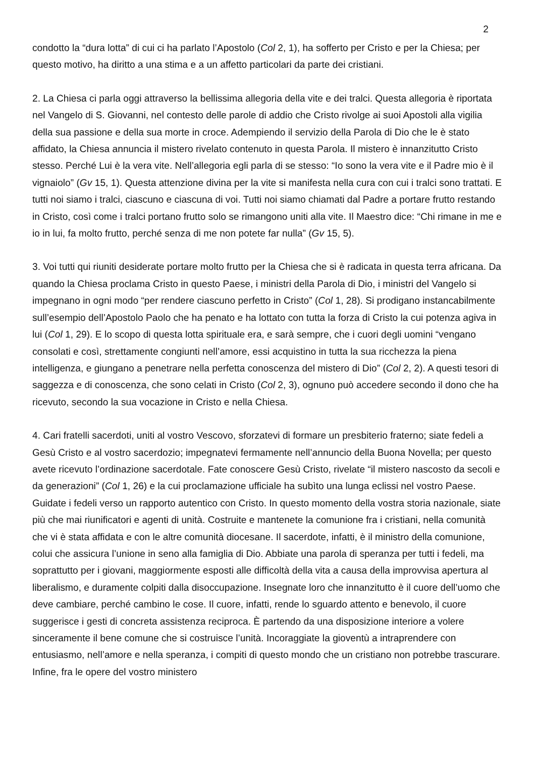2
condotto la “dura lotta” di cui ci ha parlato l’Apostolo (Col 2, 1), ha sofferto per Cristo e per la Chiesa; per questo motivo, ha diritto a una stima e a un affetto particolari da parte dei cristiani.
2. La Chiesa ci parla oggi attraverso la bellissima allegoria della vite e dei tralci. Questa allegoria è riportata nel Vangelo di S. Giovanni, nel contesto delle parole di addio che Cristo rivolge ai suoi Apostoli alla vigilia della sua passione e della sua morte in croce. Adempiendo il servizio della Parola di Dio che le è stato affidato, la Chiesa annuncia il mistero rivelato contenuto in questa Parola. Il mistero è innanzitutto Cristo stesso. Perché Lui è la vera vite. Nell’allegoria egli parla di se stesso: “Io sono la vera vite e il Padre mio è il vignaiolo” (Gv 15, 1). Questa attenzione divina per la vite si manifesta nella cura con cui i tralci sono trattati. E tutti noi siamo i tralci, ciascuno e ciascuna di voi. Tutti noi siamo chiamati dal Padre a portare frutto restando in Cristo, così come i tralci portano frutto solo se rimangono uniti alla vite. Il Maestro dice: “Chi rimane in me e io in lui, fa molto frutto, perché senza di me non potete far nulla” (Gv 15, 5).
3. Voi tutti qui riuniti desiderate portare molto frutto per la Chiesa che si è radicata in questa terra africana. Da quando la Chiesa proclama Cristo in questo Paese, i ministri della Parola di Dio, i ministri del Vangelo si impegnano in ogni modo “per rendere ciascuno perfetto in Cristo” (Col 1, 28). Si prodigano instancabilmente sull’esempio dell’Apostolo Paolo che ha penato e ha lottato con tutta la forza di Cristo la cui potenza agiva in lui (Col 1, 29). E lo scopo di questa lotta spirituale era, e sarà sempre, che i cuori degli uomini “vengano consolati e così, strettamente congiunti nell’amore, essi acquistino in tutta la sua ricchezza la piena intelligenza, e giungano a penetrare nella perfetta conoscenza del mistero di Dio” (Col 2, 2). A questi tesori di saggezza e di conoscenza, che sono celati in Cristo (Col 2, 3), ognuno può accedere secondo il dono che ha ricevuto, secondo la sua vocazione in Cristo e nella Chiesa.
4. Cari fratelli sacerdoti, uniti al vostro Vescovo, sforzatevi di formare un presbiterio fraterno; siate fedeli a Gesù Cristo e al vostro sacerdozio; impegnatevi fermamente nell’annuncio della Buona Novella; per questo avete ricevuto l’ordinazione sacerdotale. Fate conoscere Gesù Cristo, rivelate “il mistero nascosto da secoli e da generazioni” (Col 1, 26) e la cui proclamazione ufficiale ha subìto una lunga eclissi nel vostro Paese. Guidate i fedeli verso un rapporto autentico con Cristo. In questo momento della vostra storia nazionale, siate più che mai riunificatori e agenti di unità. Costruite e mantenete la comunione fra i cristiani, nella comunità che vi è stata affidata e con le altre comunità diocesane. Il sacerdote, infatti, è il ministro della comunione, colui che assicura l’unione in seno alla famiglia di Dio. Abbiate una parola di speranza per tutti i fedeli, ma soprattutto per i giovani, maggiormente esposti alle difficoltà della vita a causa della improvvisa apertura al liberalismo, e duramente colpiti dalla disoccupazione. Insegnate loro che innanzitutto è il cuore dell’uomo che deve cambiare, perché cambino le cose. Il cuore, infatti, rende lo sguardo attento e benevolo, il cuore suggerisce i gesti di concreta assistenza reciproca. È partendo da una disposizione interiore a volere sinceramente il bene comune che si costruisce l’unità. Incoraggiate la gioventù a intraprendere con entusiasmo, nell’amore e nella speranza, i compiti di questo mondo che un cristiano non potrebbe trascurare. Infine, fra le opere del vostro ministero